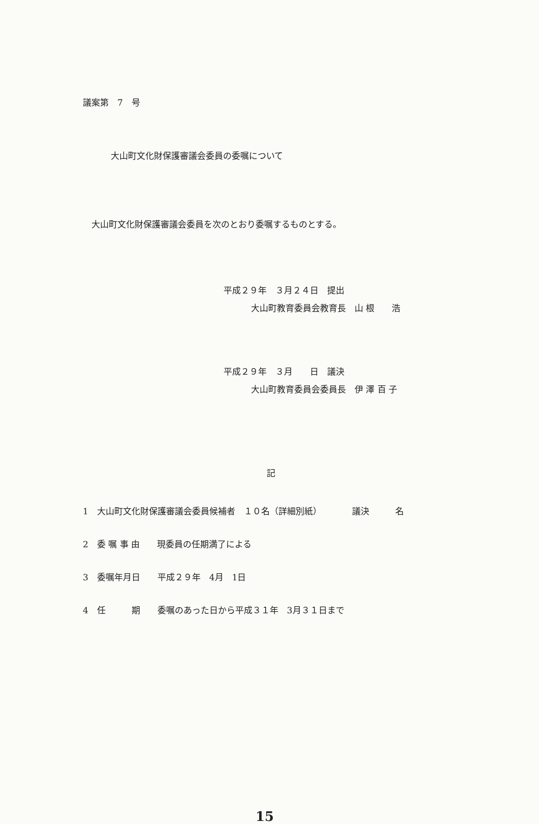議案第　7　号
大山町文化財保護審議会委員の委嘱について
大山町文化財保護審議会委員を次のとおり委嘱するものとする。
平成２９年　３月２４日　提出
大山町教育委員会教育長　山 根　　浩
平成２９年　３月　　日　議決
大山町教育委員会委員長　伊 澤 百 子
記
1　大山町文化財保護審議会委員候補者　１０名（詳細別紙）　　　　議決　　　名
2　委 嘱 事 由　　現委員の任期満了による
3　委嘱年月日　　平成２９年　4月　1日
4　任　　　期　　委嘱のあった日から平成３１年　3月３１日まで
15